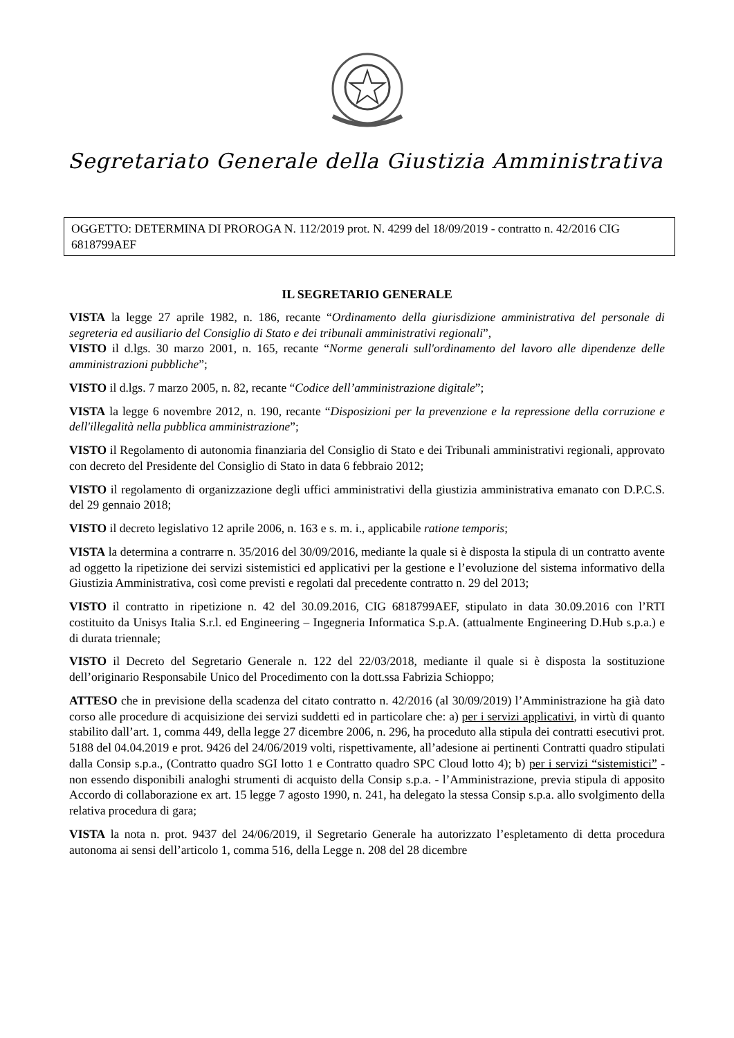Segretariato Generale della Giustizia Amministrativa
OGGETTO: DETERMINA DI PROROGA N. 112/2019 prot. N. 4299 del 18/09/2019 - contratto n. 42/2016 CIG 6818799AEF
IL SEGRETARIO GENERALE
VISTA la legge 27 aprile 1982, n. 186, recante “Ordinamento della giurisdizione amministrativa del personale di segreteria ed ausiliario del Consiglio di Stato e dei tribunali amministrativi regionali”,
VISTO il d.lgs. 30 marzo 2001, n. 165, recante “Norme generali sull'ordinamento del lavoro alle dipendenze delle amministrazioni pubbliche”;
VISTO il d.lgs. 7 marzo 2005, n. 82, recante “Codice dell’amministrazione digitale”;
VISTA la legge 6 novembre 2012, n. 190, recante “Disposizioni per la prevenzione e la repressione della corruzione e dell'illegalità nella pubblica amministrazione”;
VISTO il Regolamento di autonomia finanziaria del Consiglio di Stato e dei Tribunali amministrativi regionali, approvato con decreto del Presidente del Consiglio di Stato in data 6 febbraio 2012;
VISTO il regolamento di organizzazione degli uffici amministrativi della giustizia amministrativa emanato con D.P.C.S. del 29 gennaio 2018;
VISTO il decreto legislativo 12 aprile 2006, n. 163 e s. m. i., applicabile ratione temporis;
VISTA la determina a contrarre n. 35/2016 del 30/09/2016, mediante la quale si è disposta la stipula di un contratto avente ad oggetto la ripetizione dei servizi sistemistici ed applicativi per la gestione e l’evoluzione del sistema informativo della Giustizia Amministrativa, così come previsti e regolati dal precedente contratto n. 29 del 2013;
VISTO il contratto in ripetizione n. 42 del 30.09.2016, CIG 6818799AEF, stipulato in data 30.09.2016 con l’RTI costituito da Unisys Italia S.r.l. ed Engineering – Ingegneria Informatica S.p.A. (attualmente Engineering D.Hub s.p.a.) e di durata triennale;
VISTO il Decreto del Segretario Generale n. 122 del 22/03/2018, mediante il quale si è disposta la sostituzione dell’originario Responsabile Unico del Procedimento con la dott.ssa Fabrizia Schioppo;
ATTESO che in previsione della scadenza del citato contratto n. 42/2016 (al 30/09/2019) l’Amministrazione ha già dato corso alle procedure di acquisizione dei servizi suddetti ed in particolare che: a) per i servizi applicativi, in virtù di quanto stabilito dall’art. 1, comma 449, della legge 27 dicembre 2006, n. 296, ha proceduto alla stipula dei contratti esecutivi prot. 5188 del 04.04.2019 e prot. 9426 del 24/06/2019 volti, rispettivamente, all’adesione ai pertinenti Contratti quadro stipulati dalla Consip s.p.a., (Contratto quadro SGI lotto 1 e Contratto quadro SPC Cloud lotto 4); b) per i servizi “sistemistici” - non essendo disponibili analoghi strumenti di acquisto della Consip s.p.a. - l’Amministrazione, previa stipula di apposito Accordo di collaborazione ex art. 15 legge 7 agosto 1990, n. 241, ha delegato la stessa Consip s.p.a. allo svolgimento della relativa procedura di gara;
VISTA la nota n. prot. 9437 del 24/06/2019, il Segretario Generale ha autorizzato l’espletamento di detta procedura autonoma ai sensi dell’articolo 1, comma 516, della Legge n. 208 del 28 dicembre